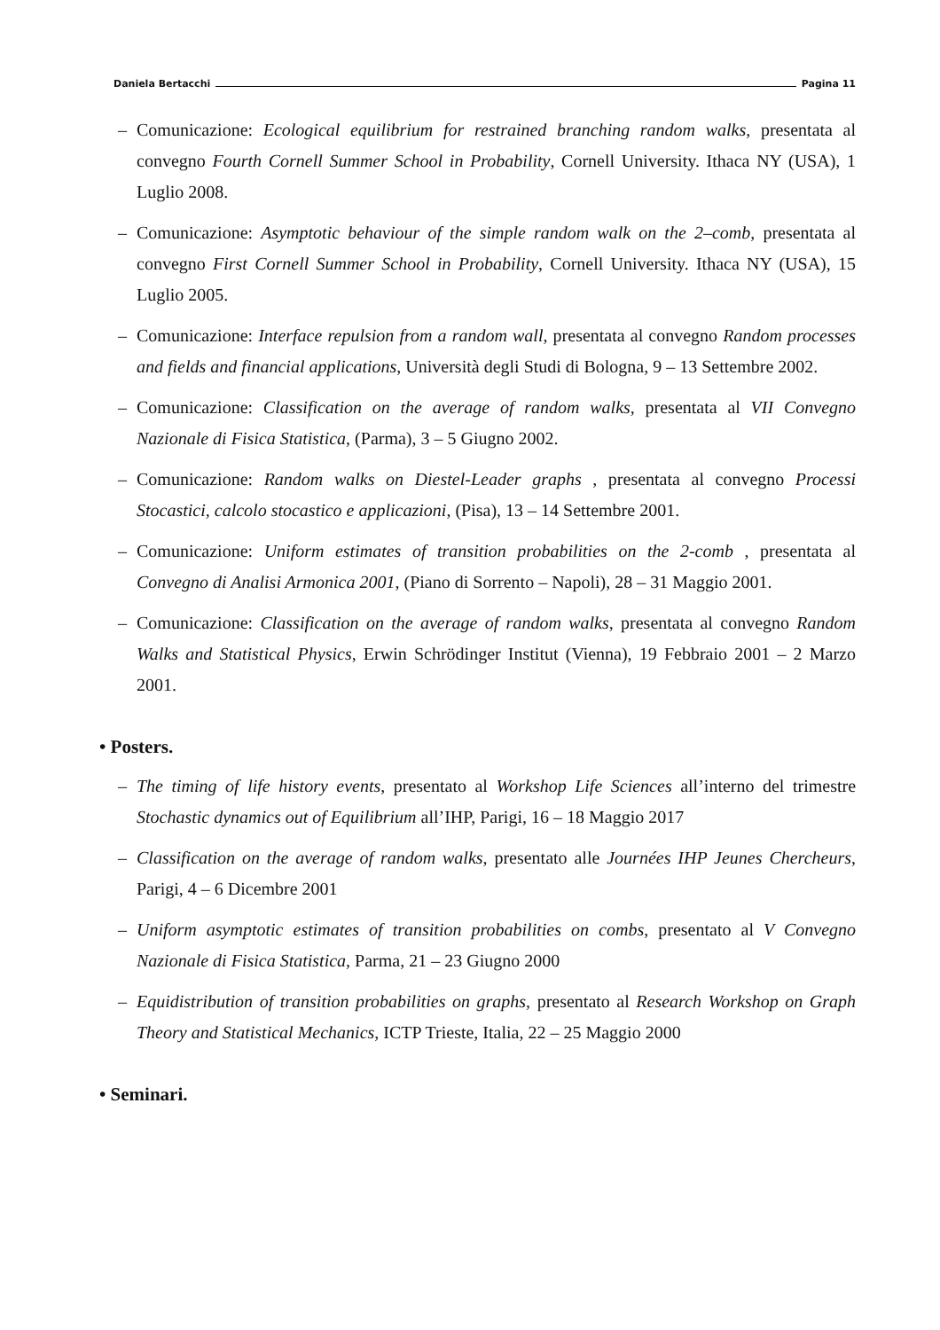Daniela Bertacchi Pagina 11
– Comunicazione: Ecological equilibrium for restrained branching random walks, presentata al convegno Fourth Cornell Summer School in Probability, Cornell University. Ithaca NY (USA), 1 Luglio 2008.
– Comunicazione: Asymptotic behaviour of the simple random walk on the 2–comb, presentata al convegno First Cornell Summer School in Probability, Cornell University. Ithaca NY (USA), 15 Luglio 2005.
– Comunicazione: Interface repulsion from a random wall, presentata al convegno Random processes and fields and financial applications, Università degli Studi di Bologna, 9 – 13 Settembre 2002.
– Comunicazione: Classification on the average of random walks, presentata al VII Convegno Nazionale di Fisica Statistica, (Parma), 3 – 5 Giugno 2002.
– Comunicazione: Random walks on Diestel-Leader graphs , presentata al convegno Processi Stocastici, calcolo stocastico e applicazioni, (Pisa), 13 – 14 Settembre 2001.
– Comunicazione: Uniform estimates of transition probabilities on the 2-comb , presentata al Convegno di Analisi Armonica 2001, (Piano di Sorrento – Napoli), 28 – 31 Maggio 2001.
– Comunicazione: Classification on the average of random walks, presentata al convegno Random Walks and Statistical Physics, Erwin Schrödinger Institut (Vienna), 19 Febbraio 2001 – 2 Marzo 2001.
• Posters.
– The timing of life history events, presentato al Workshop Life Sciences all’interno del trimestre Stochastic dynamics out of Equilibrium all’IHP, Parigi, 16 – 18 Maggio 2017
– Classification on the average of random walks, presentato alle Journées IHP Jeunes Chercheurs, Parigi, 4 – 6 Dicembre 2001
– Uniform asymptotic estimates of transition probabilities on combs, presentato al V Convegno Nazionale di Fisica Statistica, Parma, 21 – 23 Giugno 2000
– Equidistribution of transition probabilities on graphs, presentato al Research Workshop on Graph Theory and Statistical Mechanics, ICTP Trieste, Italia, 22 – 25 Maggio 2000
• Seminari.